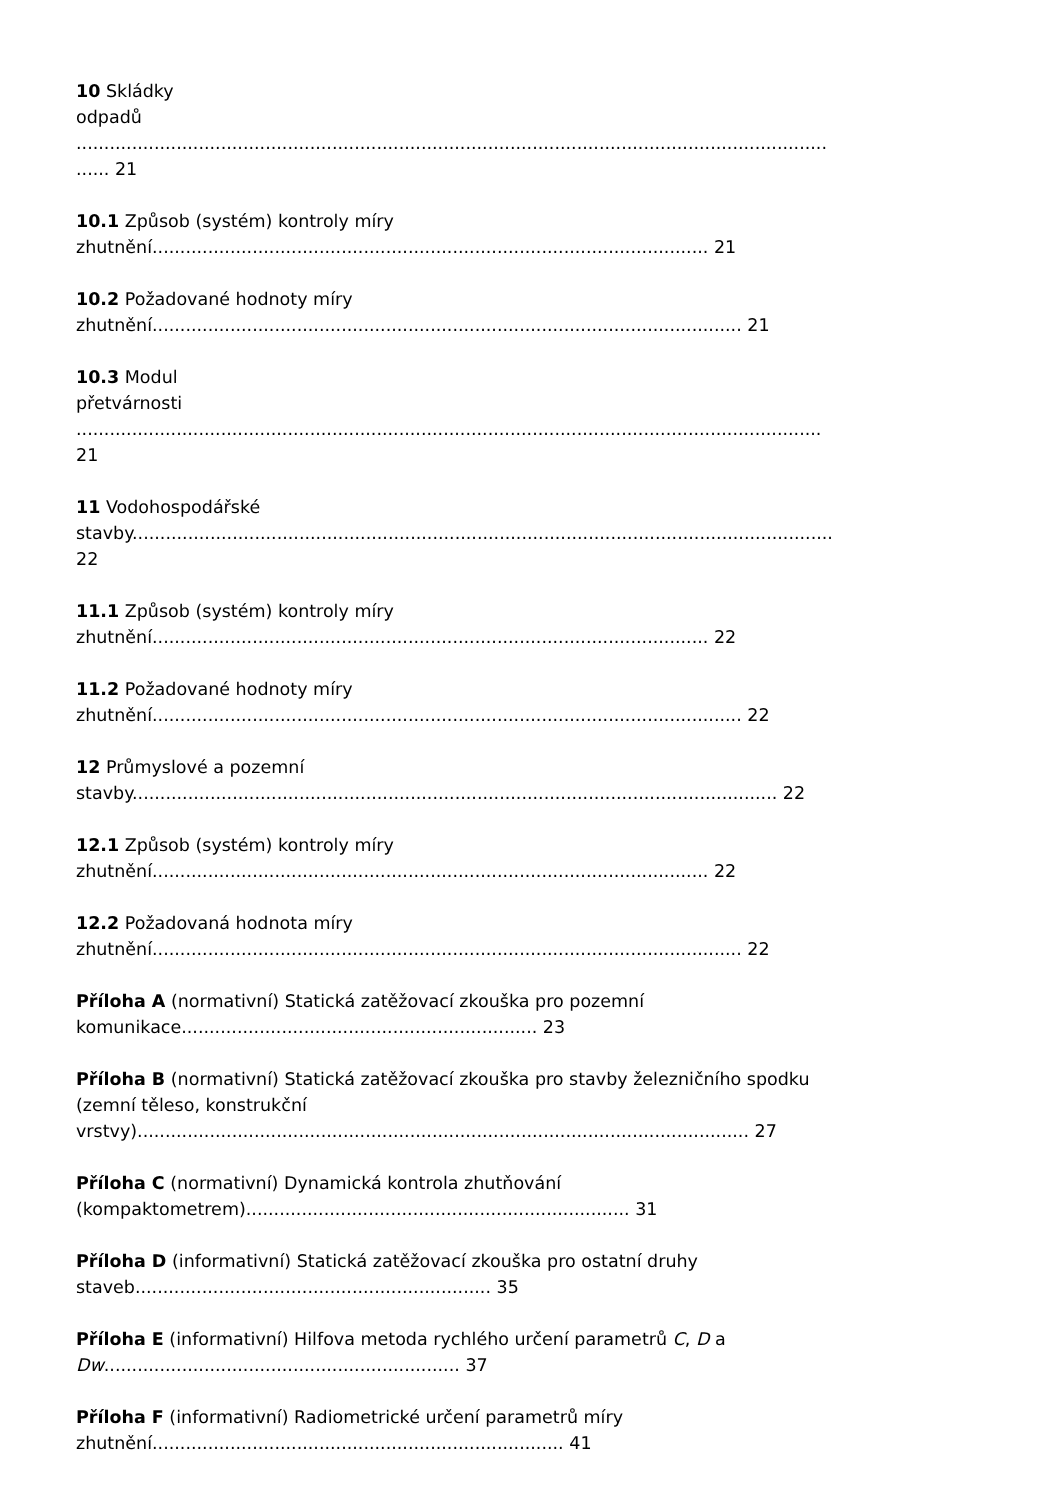10 Skládky
odpadů
.......................................................................................................................................
...... 21
10.1 Způsob (systém) kontroly míry
zhutnění.................................................................................................... 21
10.2 Požadované hodnoty míry
zhutnění.......................................................................................................... 21
10.3 Modul
přetvárnosti
......................................................................................................................................
21
11 Vodohospodářské
stavby..............................................................................................................................
22
11.1 Způsob (systém) kontroly míry
zhutnění.................................................................................................... 22
11.2 Požadované hodnoty míry
zhutnění.......................................................................................................... 22
12 Průmyslové a pozemní
stavby.................................................................................................................... 22
12.1 Způsob (systém) kontroly míry
zhutnění.................................................................................................... 22
12.2 Požadovaná hodnota míry
zhutnění.......................................................................................................... 22
Příloha A (normativní) Statická zatěžovací zkouška pro pozemní
komunikace................................................................ 23
Příloha B (normativní) Statická zatěžovací zkouška pro stavby železničního spodku
(zemní těleso, konstrukční
vrstvy).............................................................................................................. 27
Příloha C (normativní) Dynamická kontrola zhutňování
(kompaktometrem)..................................................................... 31
Příloha D (informativní) Statická zatěžovací zkouška pro ostatní druhy
staveb................................................................ 35
Příloha E (informativní) Hilfova metoda rychlého určení parametrů C, D a
Dw................................................................ 37
Příloha F (informativní) Radiometrické určení parametrů míry
zhutnění.......................................................................... 41